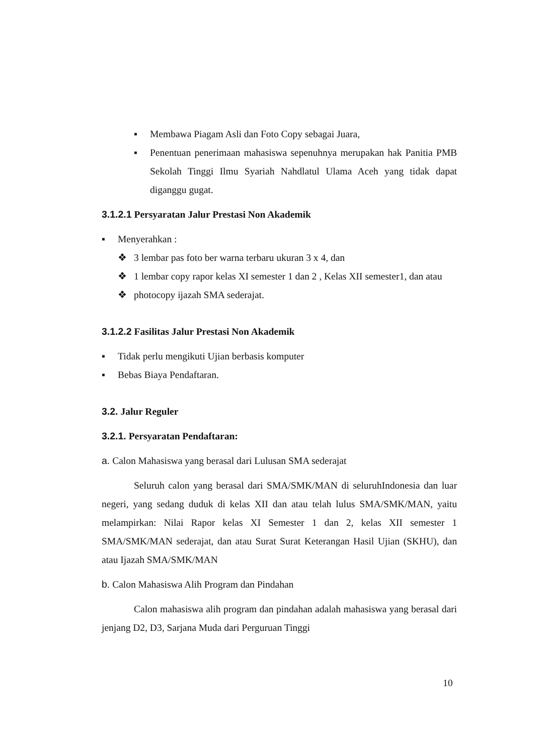▪ Membawa Piagam Asli dan Foto Copy sebagai Juara,
▪ Penentuan penerimaan mahasiswa sepenuhnya merupakan hak Panitia PMB Sekolah Tinggi Ilmu Syariah Nahdlatul Ulama Aceh yang tidak dapat diganggu gugat.
3.1.2.1 Persyaratan Jalur Prestasi Non Akademik
▪ Menyerahkan :
❖ 3 lembar pas foto ber warna terbaru ukuran 3 x 4, dan
❖ 1 lembar copy rapor kelas XI semester 1 dan 2 , Kelas XII semester1, dan atau
❖ photocopy ijazah SMA sederajat.
3.1.2.2 Fasilitas Jalur Prestasi Non Akademik
▪ Tidak perlu mengikuti Ujian berbasis komputer
▪ Bebas Biaya Pendaftaran.
3.2. Jalur Reguler
3.2.1. Persyaratan Pendaftaran:
a. Calon Mahasiswa yang berasal dari Lulusan SMA sederajat
Seluruh calon yang berasal dari SMA/SMK/MAN di seluruhIndonesia dan luar negeri, yang sedang duduk di kelas XII dan atau telah lulus SMA/SMK/MAN, yaitu melampirkan: Nilai Rapor kelas XI Semester 1 dan 2, kelas XII semester 1 SMA/SMK/MAN sederajat, dan atau Surat Surat Keterangan Hasil Ujian (SKHU), dan atau Ijazah SMA/SMK/MAN
b. Calon Mahasiswa Alih Program dan Pindahan
Calon mahasiswa alih program dan pindahan adalah mahasiswa yang berasal dari jenjang D2, D3, Sarjana Muda dari Perguruan Tinggi
10